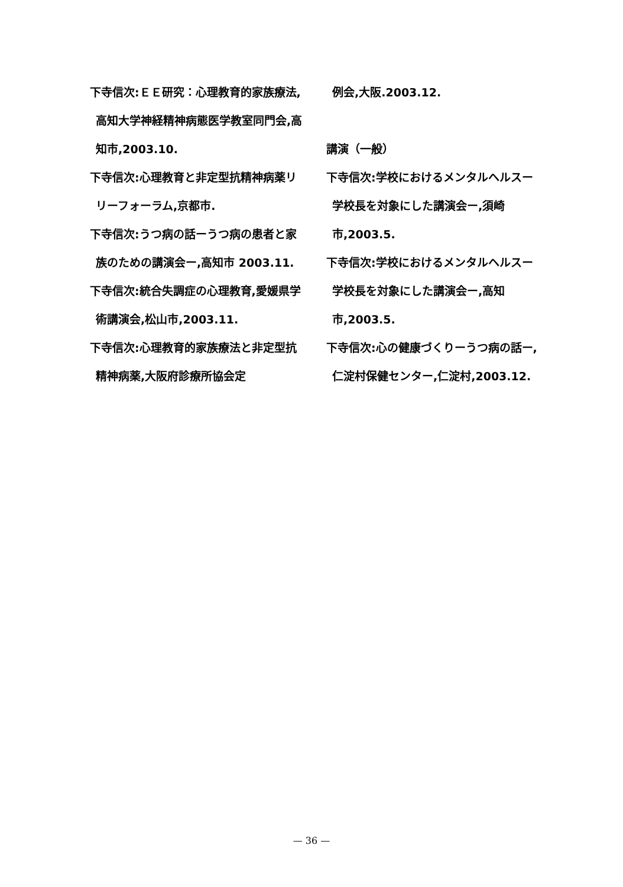下寺信次:ＥＥ研究：心理教育的家族療法,高知大学神経精神病態医学教室同門会,高知市,2003.10.
下寺信次:心理教育と非定型抗精神病薬リリーフォーラム,京都市.
下寺信次:うつ病の話ーうつ病の患者と家族のための講演会ー,高知市 2003.11.
下寺信次:統合失調症の心理教育,愛媛県学術講演会,松山市,2003.11.
下寺信次:心理教育的家族療法と非定型抗精神病薬,大阪府診療所協会定
例会,大阪.2003.12.
講演（一般）
下寺信次:学校におけるメンタルヘルスー学校長を対象にした講演会ー,須崎市,2003.5.
下寺信次:学校におけるメンタルヘルスー学校長を対象にした講演会ー,高知市,2003.5.
下寺信次:心の健康づくりーうつ病の話ー,仁淀村保健センター,仁淀村,2003.12.
— 36 —